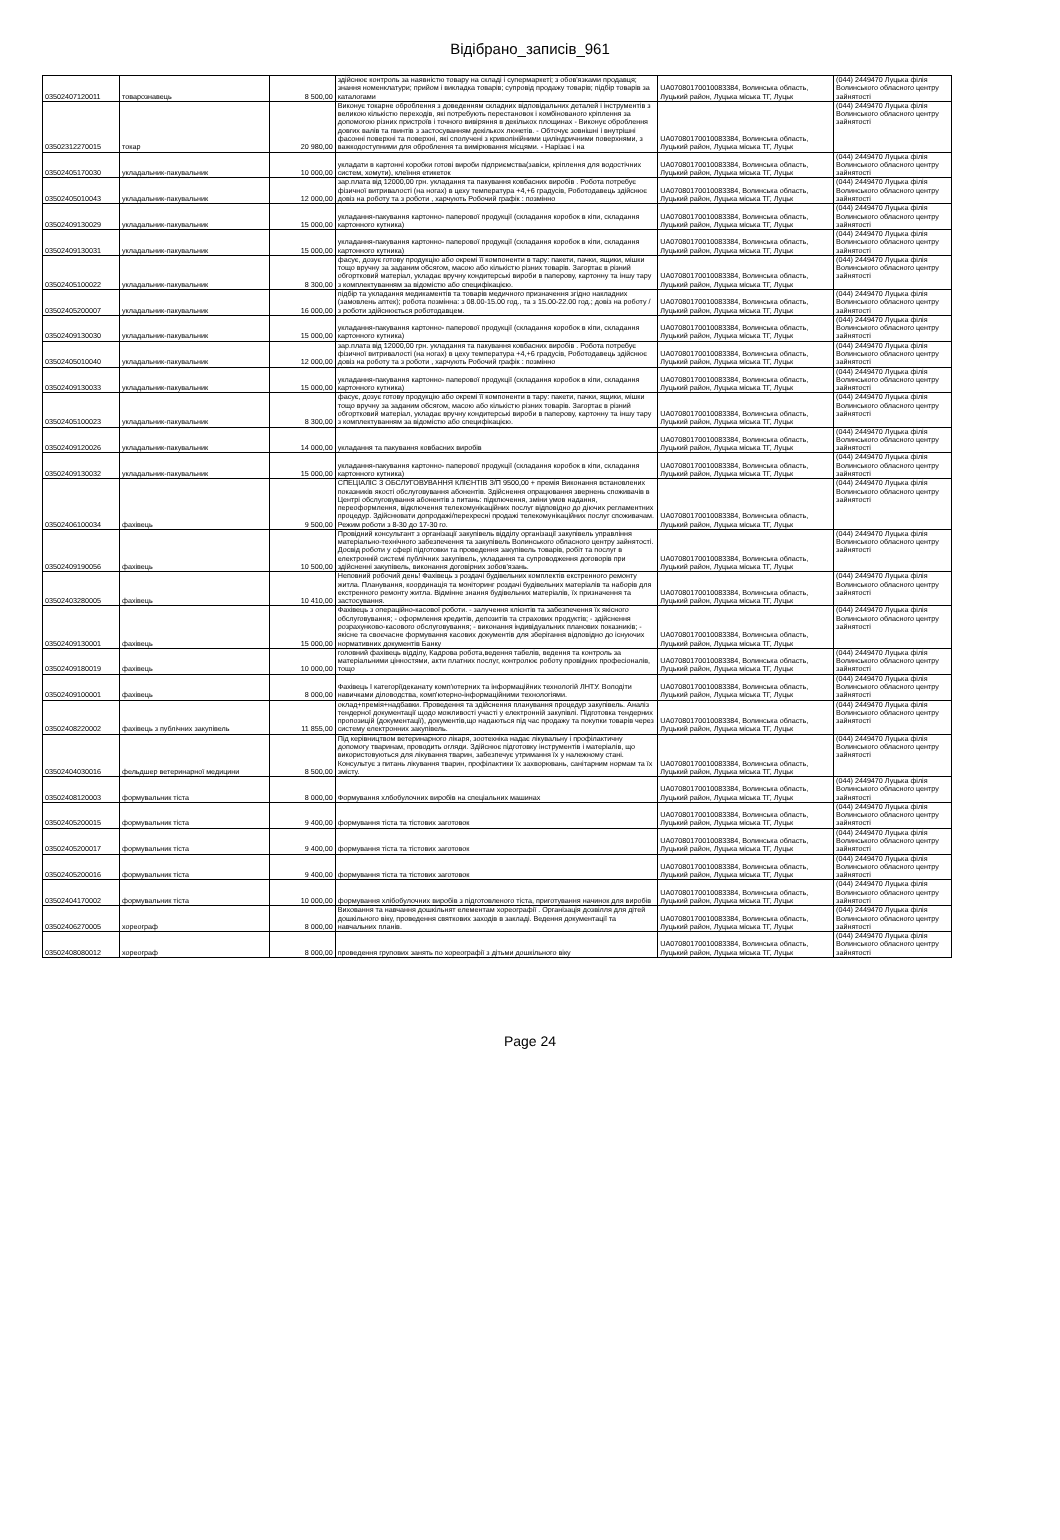Відібрано_записів_961
| 03502407120011 | товарознавець | 8 500,00 | здійснює контроль за наявністю товару на складі і супермаркеті; з обов'язками продавця; знання номенклатури; прийом і викладка товарів; супровід продажу товарів; підбір товарів за каталогами | UA07080170010083384, Волинська область, Луцький район, Луцька міська ТГ, Луцьк | (044) 2449470 Луцька філія Волинського обласного центру зайнятості |
| 03502312270015 | токар | 20 980,00 | Виконує токарне оброблення з доведенням складних відповідальних деталей і інструментів з великою кількістю переходів, які потребують перестановок і комбінованого кріплення за допомогою різних пристроїв і точного вивіряння в декількох площинах - Виконує оброблення довгих валів та гвинтів з застосуванням декількох люнетів. - Обточує зовнішні і внутрішні фасонні поверхні та поверхні, які сполучені з криволінійними циліндричними поверхнями, з важкодоступними для оброблення та вимірювання місцями. - Нарізає і на | UA07080170010083384, Волинська область, Луцький район, Луцька міська ТГ, Луцьк | (044) 2449470 Луцька філія Волинського обласного центру зайнятості |
| 03502405170030 | укладальник-пакувальник | 10 000,00 | укладати в картонні коробки готові вироби підприємства(завіси, кріплення для водостічних систем, хомути), клеїння етикеток | UA07080170010083384, Волинська область, Луцький район, Луцька міська ТГ, Луцьк | (044) 2449470 Луцька філія Волинського обласного центру зайнятості |
| 03502405010043 | укладальник-пакувальник | 12 000,00 | зар.плата від 12000,00 грн. укладання та пакування ковбасних виробів . Робота потребує фізичної витривалості (на ногах) в цеху температура +4,+6 градусів, Роботодавець здійснює довіз на роботу та з роботи , харчують Робочий графік : позмінно | UA07080170010083384, Волинська область, Луцький район, Луцька міська ТГ, Луцьк | (044) 2449470 Луцька філія Волинського обласного центру зайнятості |
| 03502409130029 | укладальник-пакувальник | 15 000,00 | укладання-пакування картонно- паперової продукції (складання коробок в кіпи, складання картонного кутника) | UA07080170010083384, Волинська область, Луцький район, Луцька міська ТГ, Луцьк | (044) 2449470 Луцька філія Волинського обласного центру зайнятості |
| 03502409130031 | укладальник-пакувальник | 15 000,00 | укладання-пакування картонно- паперової продукції (складання коробок в кіпи, складання картонного кутника) | UA07080170010083384, Волинська область, Луцький район, Луцька міська ТГ, Луцьк | (044) 2449470 Луцька філія Волинського обласного центру зайнятості |
| 03502405100022 | укладальник-пакувальник | 8 300,00 | фасує, дозує готову продукцію або окремі її компоненти в тару: пакети, пачки, ящики, мішки тощо вручну за заданим обсягом, масою або кількістю різних товарів. Загортає в різний обгортковий матеріал, укладає вручну кондитерські вироби в паперову, картонну та іншу тару з комплектуванням за відомістю або специфікацією. | UA07080170010083384, Волинська область, Луцький район, Луцька міська ТГ, Луцьк | (044) 2449470 Луцька філія Волинського обласного центру зайнятості |
| 03502405200007 | укладальник-пакувальник | 16 000,00 | підбір та укладання медикаментів та товарів медичного призначення згідно накладних (замовлень аптек); робота позмінна: з 08.00-15.00 год., та з 15.00-22.00 год.; довіз на роботу / з роботи здійснюється роботодавцем. | UA07080170010083384, Волинська область, Луцький район, Луцька міська ТГ, Луцьк | (044) 2449470 Луцька філія Волинського обласного центру зайнятості |
| 03502409130030 | укладальник-пакувальник | 15 000,00 | укладання-пакування картонно- паперової продукції (складання коробок в кіпи, складання картонного кутника) | UA07080170010083384, Волинська область, Луцький район, Луцька міська ТГ, Луцьк | (044) 2449470 Луцька філія Волинського обласного центру зайнятості |
| 03502405010040 | укладальник-пакувальник | 12 000,00 | зар.плата від 12000,00 грн. укладання та пакування ковбасних виробів . Робота потребує фізичної витривалості (на ногах) в цеху температура +4,+6 градусів, Роботодавець здійснює довіз на роботу та з роботи , харчують Робочий графік : позмінно | UA07080170010083384, Волинська область, Луцький район, Луцька міська ТГ, Луцьк | (044) 2449470 Луцька філія Волинського обласного центру зайнятості |
| 03502409130033 | укладальник-пакувальник | 15 000,00 | укладання-пакування картонно- паперової продукції (складання коробок в кіпи, складання картонного кутника) | UA07080170010083384, Волинська область, Луцький район, Луцька міська ТГ, Луцьк | (044) 2449470 Луцька філія Волинського обласного центру зайнятості |
| 03502405100023 | укладальник-пакувальник | 8 300,00 | фасує, дозує готову продукцію або окремі її компоненти в тару: пакети, пачки, ящики, мішки тощо вручну за заданим обсягом, масою або кількістю різних товарів. Загортає в різний обгортковий матеріал, укладає вручну кондитерські вироби в паперову, картонну та іншу тару з комплектуванням за відомістю або специфікацією. | UA07080170010083384, Волинська область, Луцький район, Луцька міська ТГ, Луцьк | (044) 2449470 Луцька філія Волинського обласного центру зайнятості |
| 03502409120026 | укладальник-пакувальник | 14 000,00 | укладання та пакування ковбасних виробів | UA07080170010083384, Волинська область, Луцький район, Луцька міська ТГ, Луцьк | (044) 2449470 Луцька філія Волинського обласного центру зайнятості |
| 03502409130032 | укладальник-пакувальник | 15 000,00 | укладання-пакування картонно- паперової продукції (складання коробок в кіпи, складання картонного кутника) | UA07080170010083384, Волинська область, Луцький район, Луцька міська ТГ, Луцьк | (044) 2449470 Луцька філія Волинського обласного центру зайнятості |
| 03502406100034 | фахівець | 9 500,00 | СПЕЦІАЛІС З ОБСЛУГОВУВАННЯ КЛІЄНТІВ З/П 9500,00 + премія Виконання встановлених показників якості обслуговування абонентів. Здійснення опрацювання звернень споживачів в Центрі обслуговування абонентів з питань: підключення, зміни умов надання, переоформлення, відключення телекомунікаційних послуг відповідно до діючих регламентних процедур. Здійснювати допродажі/перехресні продажі телекомунікаційних послуг споживачам. Режим роботи з 8-30 до 17-30 го. | UA07080170010083384, Волинська область, Луцький район, Луцька міська ТГ, Луцьк | (044) 2449470 Луцька філія Волинського обласного центру зайнятості |
| 03502409190056 | фахівець | 10 500,00 | Провідний консультант з організації закупівель відділу організації закупівель управління матеріально-технічного забезпечення та закупівель Волинського обласного центру зайнятості. Досвід роботи у сфері підготовки та проведення закупівель товарів, робіт та послуг в електронній системі публічних закупівель, укладання та супроводження договорів при здійсненні закупівель, виконання договірних зобов'язань. | UA07080170010083384, Волинська область, Луцький район, Луцька міська ТГ, Луцьк | (044) 2449470 Луцька філія Волинського обласного центру зайнятості |
| 03502403280005 | фахівець | 10 410,00 | Неповний робочий день! Фахівець з роздачі будівельних комплектів екстренного ремонту житла. Планування, координація та моніторинг роздачі будівельних матеріалів та наборів для екстренного ремонту житла. Відмінне знання будівельних матеріалів, їх призначення та застосування. | UA07080170010083384, Волинська область, Луцький район, Луцька міська ТГ, Луцьк | (044) 2449470 Луцька філія Волинського обласного центру зайнятості |
| 03502409130001 | фахівець | 15 000,00 | Фахівець з операційно-касової роботи. - залучення клієнтів та забезпечення їх якісного обслуговування; - оформлення кредитів, депозитів та страхових продуктів; - здійснення розрахунково-касового обслуговування; - виконання індивідуальних планових показників; - якісне та своєчасне формування касових документів для зберігання відповідно до існуючих нормативних документів Банку | UA07080170010083384, Волинська область, Луцький район, Луцька міська ТГ, Луцьк | (044) 2449470 Луцька філія Волинського обласного центру зайнятості |
| 03502409180019 | фахівець | 10 000,00 | головний фахівець відділу, Кадрова робота,ведення табелів, ведення та контроль за матеріальними цінностями, акти платних послуг, контролює роботу провідних професіоналів, тощо | UA07080170010083384, Волинська область, Луцький район, Луцька міська ТГ, Луцьк | (044) 2449470 Луцька філія Волинського обласного центру зайнятості |
| 03502409100001 | фахівець | 8 000,00 | Фахівець І категоріїдеканату комп'ютерних та інформаційних технологій ЛНТУ. Володіти навичками діловодства, комп'ютерно-інформаційними технологіями. | UA07080170010083384, Волинська область, Луцький район, Луцька міська ТГ, Луцьк | (044) 2449470 Луцька філія Волинського обласного центру зайнятості |
| 03502408220002 | фахівець з публічних закупівель | 11 855,00 | оклад+премія+надбавки. Проведення та здійснення планування процедур закупівель. Аналіз тендерної документації щодо можливості участі у електронній закупівлі. Підготовка тендерних пропозицій (документації), документів,що надаються під час продажу та покупки товарів через систему електронних закупівель. | UA07080170010083384, Волинська область, Луцький район, Луцька міська ТГ, Луцьк | (044) 2449470 Луцька філія Волинського обласного центру зайнятості |
| 03502404030016 | фельдшер ветеринарної медицини | 8 500,00 | Під керівництвом ветеринарного лікаря, зоотехніка надає лікувальну і профілактичну допомогу тваринам, проводить огляди. Здійснює підготовку інструментів і матеріалів, що використовуються для лікування тварин, забезпечує утримання їх у належному стані. Консультує з питань лікування тварин, профілактики їх захворювань, санітарним нормам та їх змісту. | UA07080170010083384, Волинська область, Луцький район, Луцька міська ТГ, Луцьк | (044) 2449470 Луцька філія Волинського обласного центру зайнятості |
| 03502408120003 | формувальник тіста | 8 000,00 | Формування хлбобулочних виробів на спеціальних машинах | UA07080170010083384, Волинська область, Луцький район, Луцька міська ТГ, Луцьк | (044) 2449470 Луцька філія Волинського обласного центру зайнятості |
| 03502405200015 | формувальник тіста | 9 400,00 | формування тіста та тістових заготовок | UA07080170010083384, Волинська область, Луцький район, Луцька міська ТГ, Луцьк | (044) 2449470 Луцька філія Волинського обласного центру зайнятості |
| 03502405200017 | формувальник тіста | 9 400,00 | формування тіста та тістових заготовок | UA07080170010083384, Волинська область, Луцький район, Луцька міська ТГ, Луцьк | (044) 2449470 Луцька філія Волинського обласного центру зайнятості |
| 03502405200016 | формувальник тіста | 9 400,00 | формування тіста та тістових заготовок | UA07080170010083384, Волинська область, Луцький район, Луцька міська ТГ, Луцьк | (044) 2449470 Луцька філія Волинського обласного центру зайнятості |
| 03502404170002 | формувальник тіста | 10 000,00 | формування хлібобулочних виробів з підготовленого тіста, приготування начинок для виробів | UA07080170010083384, Волинська область, Луцький район, Луцька міська ТГ, Луцьк | (044) 2449470 Луцька філія Волинського обласного центру зайнятості |
| 03502406270005 | хореограф | 8 000,00 | Виховання та навчання дошкільнят елементам хореографії . Організація дозвілля для дітей дошкільного віку, проведення святкових заходів в закладі. Ведення документації та навчальних планів. | UA07080170010083384, Волинська область, Луцький район, Луцька міська ТГ, Луцьк | (044) 2449470 Луцька філія Волинського обласного центру зайнятості |
| 03502408080012 | хореограф | 8 000,00 | проведення групових занять по хореографії з дітьми дошкільного віку | UA07080170010083384, Волинська область, Луцький район, Луцька міська ТГ, Луцьк | (044) 2449470 Луцька філія Волинського обласного центру зайнятості |
Page 24